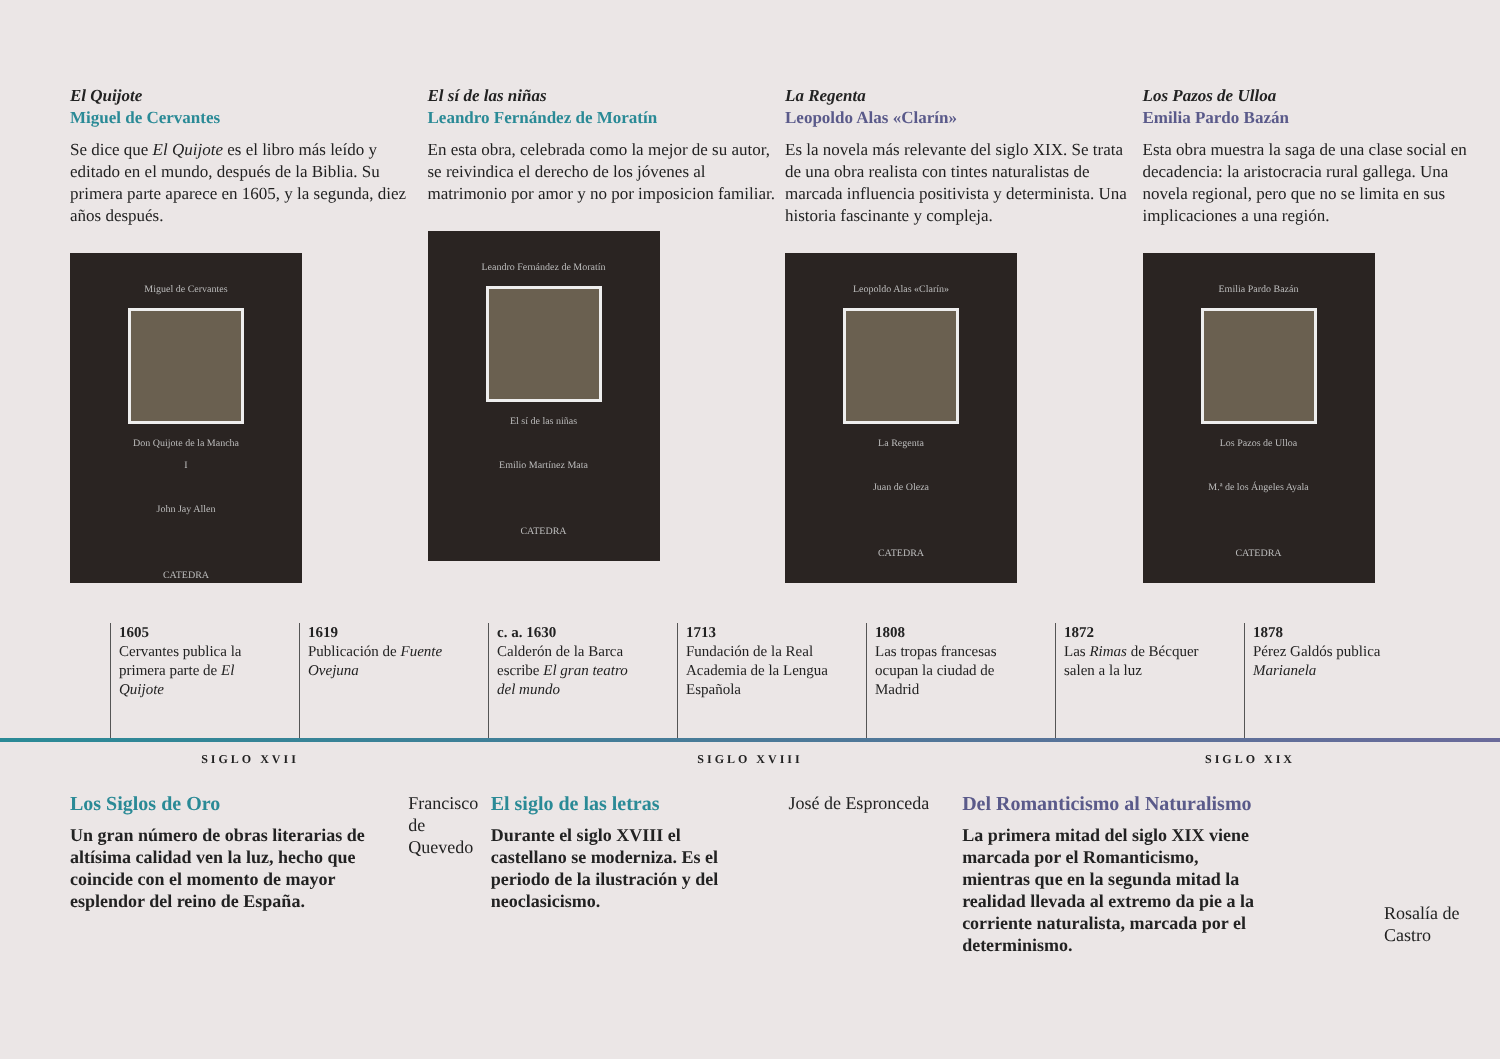El Quijote
Miguel de Cervantes
Se dice que El Quijote es el libro más leído y editado en el mundo, después de la Biblia. Su primera parte aparece en 1605, y la segunda, diez años después.
Miguel de Cervantes
Don Quijote de la Mancha
I
John Jay Allen
CATEDRA
El sí de las niñas
Leandro Fernández de Moratín
En esta obra, celebrada como la mejor de su autor, se reivindica el derecho de los jóvenes al matrimonio por amor y no por imposicion familiar.
Leandro Fernández de Moratín
El sí de las niñas
Emilio Martínez Mata
CATEDRA
La Regenta
Leopoldo Alas «Clarín»
Es la novela más relevante del siglo XIX. Se trata de una obra realista con tintes naturalistas de marcada influencia positivista y determinista. Una historia fascinante y compleja.
Leopoldo Alas «Clarín»
La Regenta
Juan de Oleza
CATEDRA
Los Pazos de Ulloa
Emilia Pardo Bazán
Esta obra muestra la saga de una clase social en decadencia: la aristocracia rural gallega. Una novela regional, pero que no se limita en sus implicaciones a una región.
Emilia Pardo Bazán
Los Pazos de Ulloa
M.ª de los Ángeles Ayala
CATEDRA
1605
Cervantes publica la primera parte de El Quijote
1619
Publicación de Fuente Ovejuna
c. a. 1630
Calderón de la Barca escribe El gran teatro del mundo
1713
Fundación de la Real Academia de la Lengua Española
1808
Las tropas francesas ocupan la ciudad de Madrid
1872
Las Rimas de Bécquer salen a la luz
1878
Pérez Galdós publica Marianela
SIGLO XVII SIGLO XVIII SIGLO XIX
Los Siglos de Oro
Un gran número de obras literarias de altísima calidad ven la luz, hecho que coincide con el momento de mayor esplendor del reino de España.
Francisco de Quevedo
El siglo de las letras
Durante el siglo XVIII el castellano se moderniza. Es el periodo de la ilustración y del neoclasicismo.
José de Espronceda
Del Romanticismo al Naturalismo
La primera mitad del siglo XIX viene marcada por el Romanticismo, mientras que en la segunda mitad la realidad llevada al extremo da pie a la corriente naturalista, marcada por el determinismo.
Rosalía de Castro